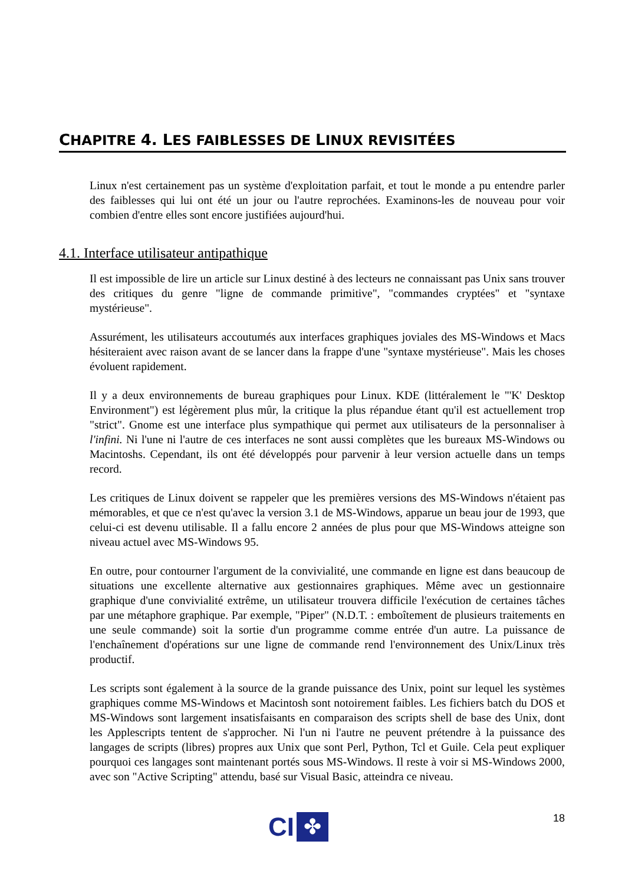CHAPITRE 4. LES FAIBLESSES DE LINUX REVISITÉES
Linux n'est certainement pas un système d'exploitation parfait, et tout le monde a pu entendre parler des faiblesses qui lui ont été un jour ou l'autre reprochées. Examinons-les de nouveau pour voir combien d'entre elles sont encore justifiées aujourd'hui.
4.1. Interface utilisateur antipathique
Il est impossible de lire un article sur Linux destiné à des lecteurs ne connaissant pas Unix sans trouver des critiques du genre "ligne de commande primitive", "commandes cryptées" et "syntaxe mystérieuse".
Assurément, les utilisateurs accoutumés aux interfaces graphiques joviales des MS-Windows et Macs hésiteraient avec raison avant de se lancer dans la frappe d'une "syntaxe mystérieuse". Mais les choses évoluent rapidement.
Il y a deux environnements de bureau graphiques pour Linux. KDE (littéralement le "'K' Desktop Environment") est légèrement plus mûr, la critique la plus répandue étant qu'il est actuellement trop "strict". Gnome est une interface plus sympathique qui permet aux utilisateurs de la personnaliser à l'infini. Ni l'une ni l'autre de ces interfaces ne sont aussi complètes que les bureaux MS-Windows ou Macintoshs. Cependant, ils ont été développés pour parvenir à leur version actuelle dans un temps record.
Les critiques de Linux doivent se rappeler que les premières versions des MS-Windows n'étaient pas mémorables, et que ce n'est qu'avec la version 3.1 de MS-Windows, apparue un beau jour de 1993, que celui-ci est devenu utilisable. Il a fallu encore 2 années de plus pour que MS-Windows atteigne son niveau actuel avec MS-Windows 95.
En outre, pour contourner l'argument de la convivialité, une commande en ligne est dans beaucoup de situations une excellente alternative aux gestionnaires graphiques. Même avec un gestionnaire graphique d'une convivialité extrême, un utilisateur trouvera difficile l'exécution de certaines tâches par une métaphore graphique. Par exemple, "Piper" (N.D.T. : emboîtement de plusieurs traitements en une seule commande) soit la sortie d'un programme comme entrée d'un autre. La puissance de l'enchaînement d'opérations sur une ligne de commande rend l'environnement des Unix/Linux très productif.
Les scripts sont également à la source de la grande puissance des Unix, point sur lequel les systèmes graphiques comme MS-Windows et Macintosh sont notoirement faibles. Les fichiers batch du DOS et MS-Windows sont largement insatisfaisants en comparaison des scripts shell de base des Unix, dont les Applescripts tentent de s'approcher. Ni l'un ni l'autre ne peuvent prétendre à la puissance des langages de scripts (libres) propres aux Unix que sont Perl, Python, Tcl et Guile. Cela peut expliquer pourquoi ces langages sont maintenant portés sous MS-Windows. Il reste à voir si MS-Windows 2000, avec son "Active Scripting" attendu, basé sur Visual Basic, atteindra ce niveau.
CI
✤
18